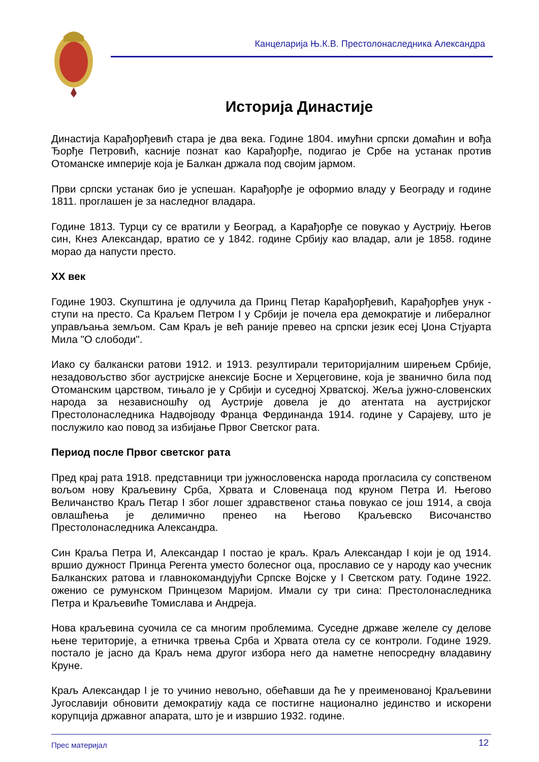Канцеларија Њ.К.В. Престолонаследника Александра
Историја Династије
Династија Карађорђевић стара је два века. Године 1804. имућни српски домаћин и вођа Ђорђе Петровић, касније познат као Карађорђе, подигао је Србе на устанак против Отоманске империје која је Балкан држала под својим јармом.
Први српски устанак био је успешан. Карађорђе је оформио владу у Београду и године 1811. проглашен је за наследног владара.
Године 1813. Турци су се вратили у Београд, а Карађорђе се повукао у Аустрију. Његов син, Кнез Александар, вратио се у 1842. године Србију као владар, али је 1858. године морао да напусти престо.
XX век
Године 1903. Скупштина је одлучила да Принц Петар Карађорђевић, Карађорђев унук - ступи на престо. Са Краљем Петром I у Србији је почела ера демократије и либералног управљања земљом. Сам Краљ је већ раније превео на српски језик есеј Џона Стјуарта Мила "О слободи".
Иако су балкански ратови 1912. и 1913. резултирали територијалним ширењем Србије, незадовољство због аустријске анексије Босне и Херцеговине, која је званично била под Отоманским царством, тињало је у Србији и суседној Хрватској. Жеља јужно-словенских народа за независношћу од Аустрије довела је до атентата на аустријског Престолонаследника Надвојводу Франца Фердинанда 1914. године у Сарајеву, што је послужило као повод за избијање Првог Светског рата.
Период после Првог светског рата
Пред крај рата 1918. представници три јужнословенска народа прогласила су сопственом вољом нову Краљевину Срба, Хрвата и Словенаца под круном Петра И. Његово Величанство Краљ Петар I због лошег здравственог стања повукао се још 1914, а своја овлашћења је делимично пренео на Његово Краљевско Височанство Престолонаследника Александра.
Син Краља Петра И, Александар I постао је краљ. Краљ Александар I који је од 1914. вршио дужност Принца Регента уместо болесног оца, прославио се у народу као учесник Балканских ратова и главнокомандујући Српске Војске у I Светском рату. Године 1922. оженио се румунском Принцезом Маријом. Имали су три сина: Престолонаследника Петра и Краљевиће Томислава и Андреја.
Нова краљевина суочила се са многим проблемима. Суседне државе желеле су делове њене територије, а етничка трвења Срба и Хрвата отела су се контроли. Године 1929. постало је јасно да Краљ нема другог избора него да наметне непосредну владавину Круне.
Краљ Александар I је то учинио невољно, обећавши да ће у преименованој Краљевини Југославији обновити демократију када се постигне национално јединство и искорени корупција државног апарата, што је и извршио 1932. године.
Прес материјал 12